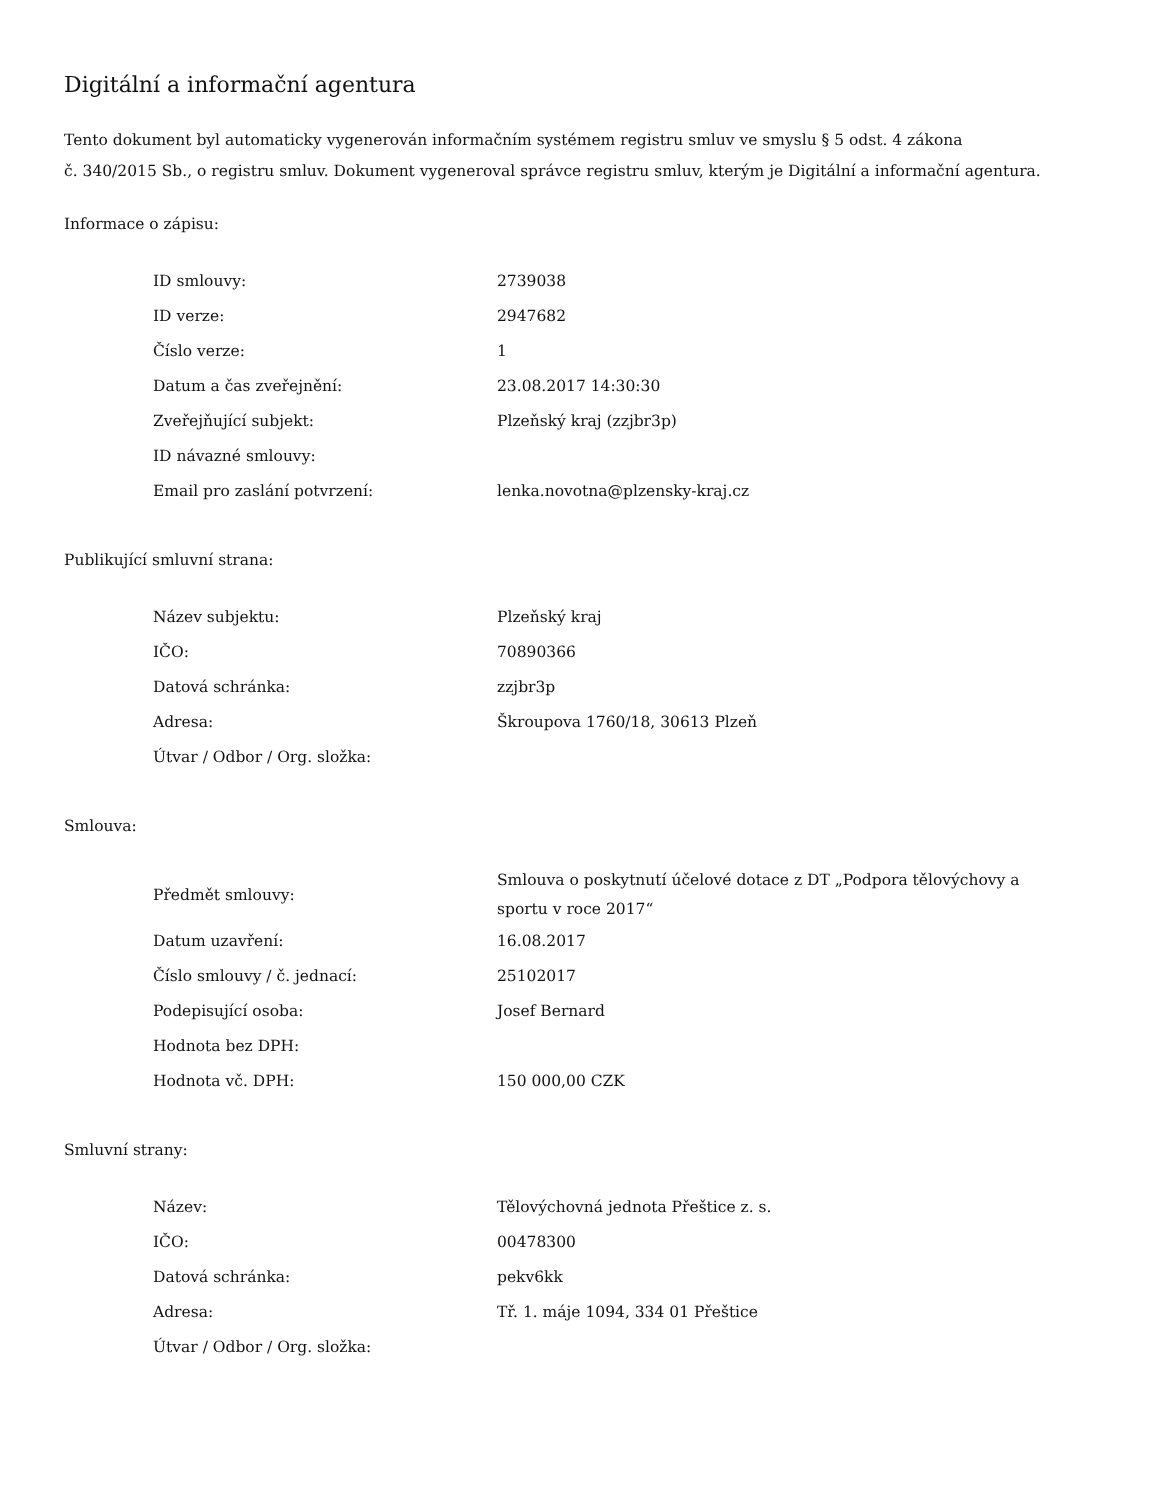Digitální a informační agentura
Tento dokument byl automaticky vygenerován informačním systémem registru smluv ve smyslu § 5 odst. 4 zákona
č. 340/2015 Sb., o registru smluv. Dokument vygeneroval správce registru smluv, kterým je Digitální a informační agentura.
Informace o zápisu:
| ID smlouvy: | 2739038 |
| ID verze: | 2947682 |
| Číslo verze: | 1 |
| Datum a čas zveřejnění: | 23.08.2017 14:30:30 |
| Zveřejňující subjekt: | Plzeňský kraj (zzjbr3p) |
| ID návazné smlouvy: | |
| Email pro zaslání potvrzení: | lenka.novotna@plzensky-kraj.cz |
Publikující smluvní strana:
| Název subjektu: | Plzeňský kraj |
| IČO: | 70890366 |
| Datová schránka: | zzjbr3p |
| Adresa: | Škroupova 1760/18, 30613 Plzeň |
| Útvar / Odbor / Org. složka: | |
Smlouva:
| Předmět smlouvy: | Smlouva o poskytnutí účelové dotace z DT „Podpora tělovýchovy a sportu v roce 2017“ |
| Datum uzavření: | 16.08.2017 |
| Číslo smlouvy / č. jednací: | 25102017 |
| Podepisující osoba: | Josef Bernard |
| Hodnota bez DPH: | |
| Hodnota vč. DPH: | 150 000,00 CZK |
Smluvní strany:
| Název: | Tělovýchovná jednota Přeštice z. s. |
| IČO: | 00478300 |
| Datová schránka: | pekv6kk |
| Adresa: | Tř. 1. máje 1094, 334 01 Přeštice |
| Útvar / Odbor / Org. složka: | |